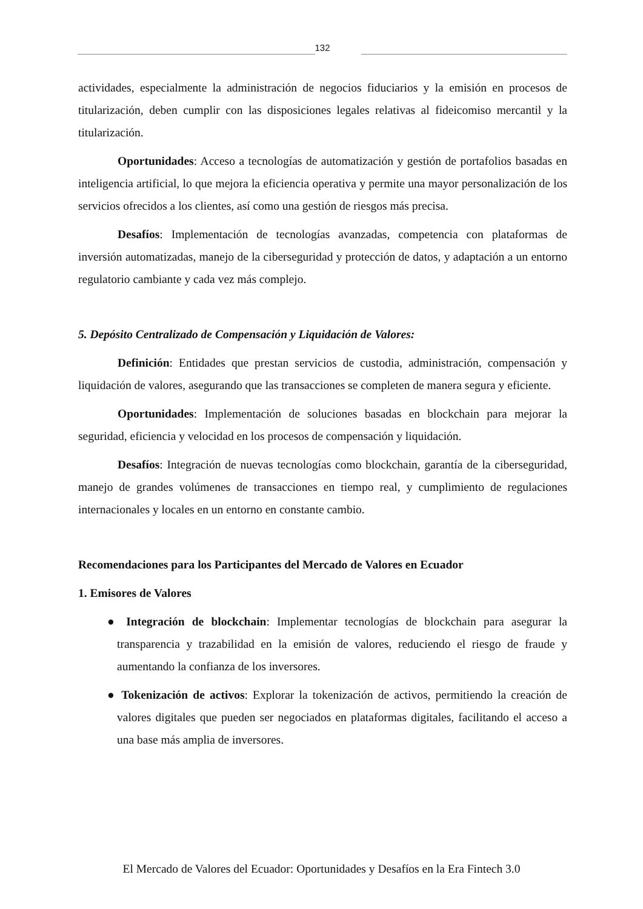132
actividades, especialmente la administración de negocios fiduciarios y la emisión en procesos de titularización, deben cumplir con las disposiciones legales relativas al fideicomiso mercantil y la titularización.
Oportunidades: Acceso a tecnologías de automatización y gestión de portafolios basadas en inteligencia artificial, lo que mejora la eficiencia operativa y permite una mayor personalización de los servicios ofrecidos a los clientes, así como una gestión de riesgos más precisa.
Desafíos: Implementación de tecnologías avanzadas, competencia con plataformas de inversión automatizadas, manejo de la ciberseguridad y protección de datos, y adaptación a un entorno regulatorio cambiante y cada vez más complejo.
5. Depósito Centralizado de Compensación y Liquidación de Valores:
Definición: Entidades que prestan servicios de custodia, administración, compensación y liquidación de valores, asegurando que las transacciones se completen de manera segura y eficiente.
Oportunidades: Implementación de soluciones basadas en blockchain para mejorar la seguridad, eficiencia y velocidad en los procesos de compensación y liquidación.
Desafíos: Integración de nuevas tecnologías como blockchain, garantía de la ciberseguridad, manejo de grandes volúmenes de transacciones en tiempo real, y cumplimiento de regulaciones internacionales y locales en un entorno en constante cambio.
Recomendaciones para los Participantes del Mercado de Valores en Ecuador
1. Emisores de Valores
● Integración de blockchain: Implementar tecnologías de blockchain para asegurar la transparencia y trazabilidad en la emisión de valores, reduciendo el riesgo de fraude y aumentando la confianza de los inversores.
● Tokenización de activos: Explorar la tokenización de activos, permitiendo la creación de valores digitales que pueden ser negociados en plataformas digitales, facilitando el acceso a una base más amplia de inversores.
El Mercado de Valores del Ecuador: Oportunidades y Desafíos en la Era Fintech 3.0